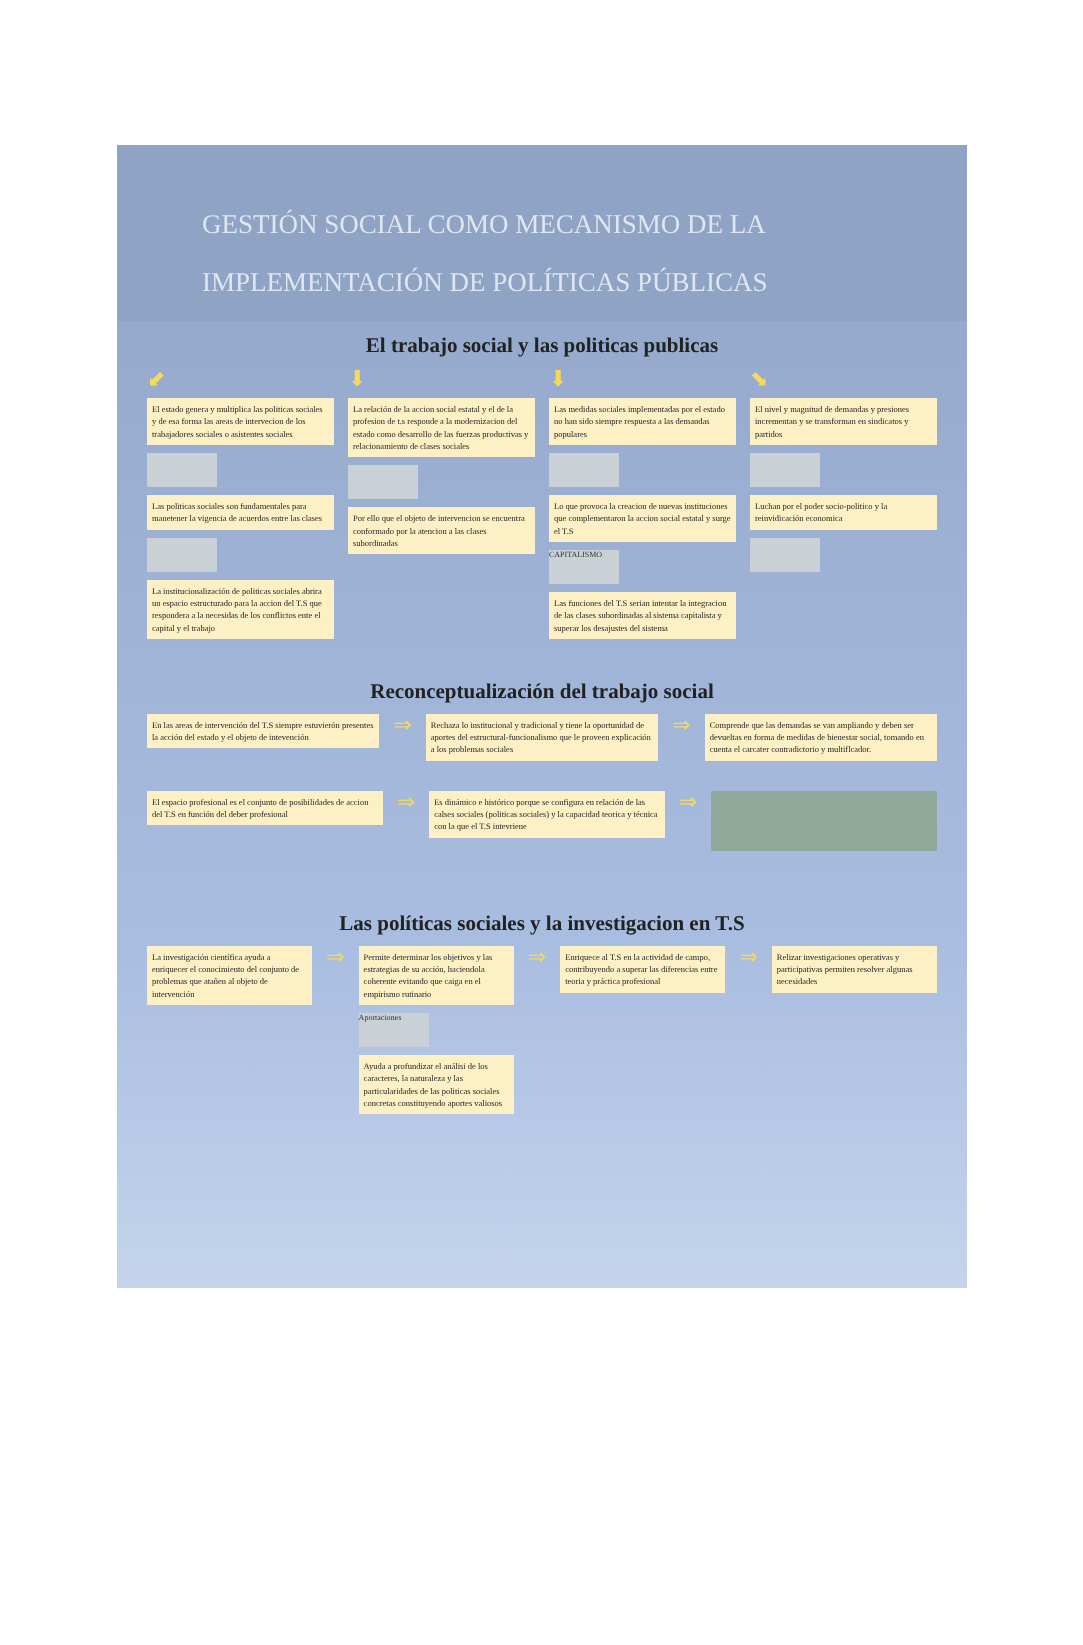GESTIÓN SOCIAL COMO MECANISMO DE LA
IMPLEMENTACIÓN DE POLÍTICAS PÚBLICAS
El trabajo social y las politicas publicas
⬋
El estado genera y multiplica las politicas sociales y de esa forma las areas de intervecion de los trabajadores sociales o asistentes sociales
Las politicas sociales son fundamentales para manetener la vigencia de acuerdos entre las clases
La institucionalización de politicas sociales abrira un espacio estructurado para la accion del T.S que respondera a la necesidas de los conflictos ente el capital y el trabajo
⬇
La relación de la accion social estatal y el de la profesion de t.s responde a la modernizacion del estado como desarrollo de las fuerzas productivas y relacionamiento de clases sociales
Por ello que el objeto de intervencion se encuentra conformado por la atencion a las clases subordinadas
⬇
Las medidas sociales implementadas por el estado no han sido siempre respuesta a las demandas populares
Lo que provoca la creacion de nuevas instituciones que complementaron la accion social estatal y surge el T.S
CAPITALISMO
Las funciones del T.S serian intentar la integracion de las clases subordinadas al sistema capitalista y superar los desajustes del sistema
⬊
El nivel y magnitud de demandas y presiones incrementan y se transforman en sindicatos y partidos
Luchan por el poder socio-politico y la reinvidicación economica
Reconceptualización del trabajo social
En las areas de intervención del T.S siempre estuvierón presentes la acción del estado y el objeto de intevención
⇒
Rechaza lo institucional y tradicional y tiene la oportunidad de aportes del estructural-funcionalismo que le proveen explicación a los problemas sociales
⇒
Comprende que las demandas se van ampliando y deben ser devueltas en forma de medidas de bienestar social, tomando en cuenta el carcater contradictorio y multiflcador.
El espacio profesional es el conjunto de posibilidades de accion del T.S en función del deber profesional
⇒
Es dinámico e histórico porque se configura en relación de las calses sociales (politicas sociales) y la capacidad teorica y técnica con la que el T.S intevriene
⇒
Las políticas sociales y la investigacion en T.S
La investigación científica ayuda a enriquecer el conocimiento del conjunto de problemas que atañen al objeto de intervención
⇒
Permite determinar los objetivos y las estrategias de su acción, haciendola coherente evitando que caiga en el empirismo rutinario
Aportaciones
Ayuda a profundizar el análisi de los caracteres, la naturaleza y las particularidades de las politicas sociales concretas constituyendo aportes valiosos
⇒
Enriquece al T.S en la actividad de campo, contribuyendo a superar las diferencias entre teoria y práctica profesional
⇒
Relizar investigaciones operativas y participativas permiten resolver algunas necesidades